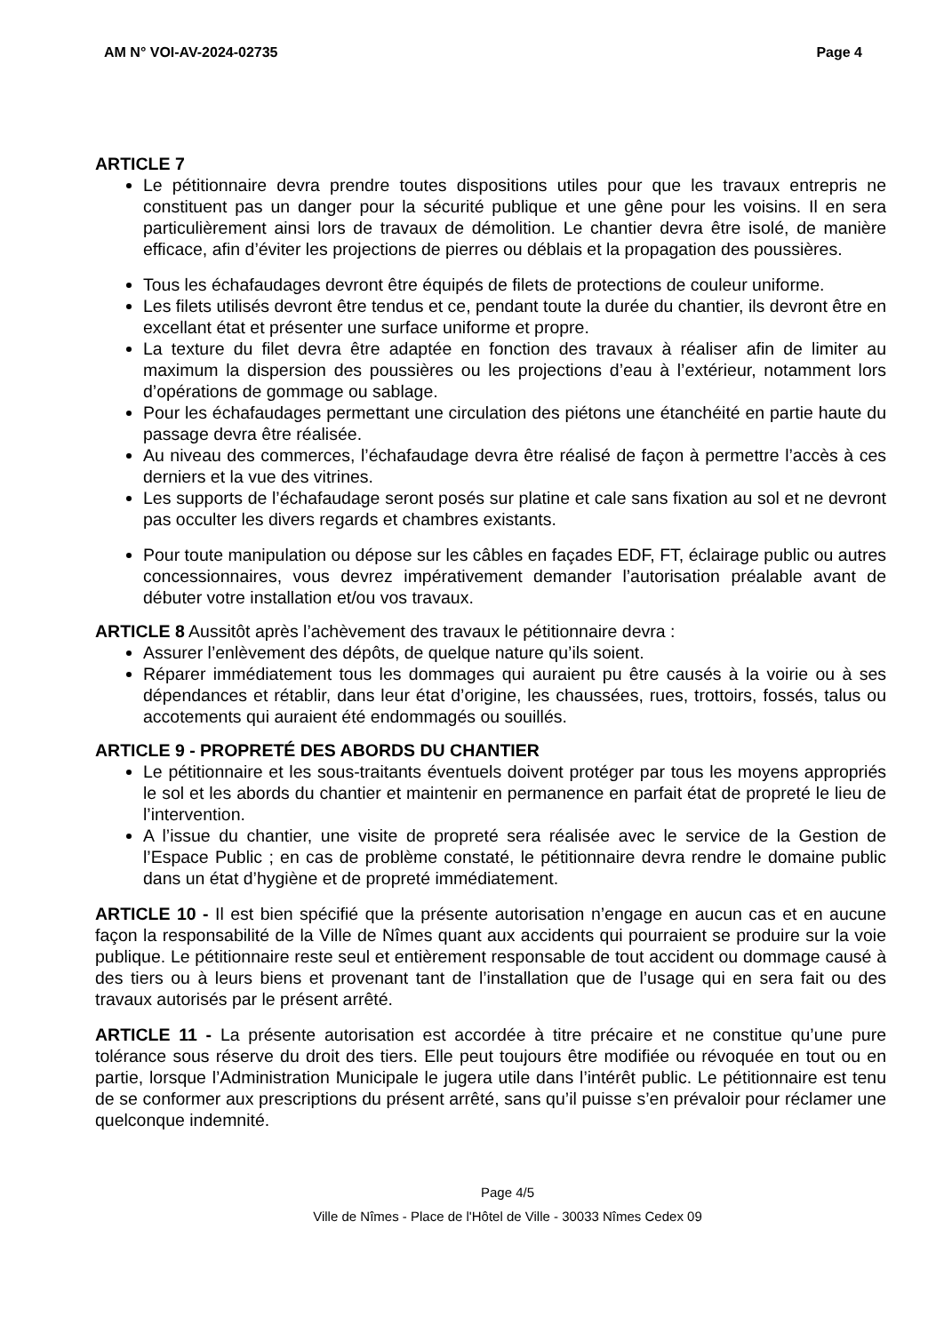AM N° VOI-AV-2024-02735 Page 4
ARTICLE 7
Le pétitionnaire devra prendre toutes dispositions utiles pour que les travaux entrepris ne constituent pas un danger pour la sécurité publique et une gêne pour les voisins. Il en sera particulièrement ainsi lors de travaux de démolition. Le chantier devra être isolé, de manière efficace, afin d’éviter les projections de pierres ou déblais et la propagation des poussières.
Tous les échafaudages devront être équipés de filets de protections de couleur uniforme.
Les filets utilisés devront être tendus et ce, pendant toute la durée du chantier, ils devront être en excellant état et présenter une surface uniforme et propre.
La texture du filet devra être adaptée en fonction des travaux à réaliser afin de limiter au maximum la dispersion des poussières ou les projections d’eau à l’extérieur, notamment lors d’opérations de gommage ou sablage.
Pour les échafaudages permettant une circulation des piétons une étanchéité en partie haute du passage devra être réalisée.
Au niveau des commerces, l’échafaudage devra être réalisé de façon à permettre l’accès à ces derniers et la vue des vitrines.
Les supports de l’échafaudage seront posés sur platine et cale sans fixation au sol et ne devront pas occulter les divers regards et chambres existants.
Pour toute manipulation ou dépose sur les câbles en façades EDF, FT, éclairage public ou autres concessionnaires, vous devrez impérativement demander l’autorisation préalable avant de débuter votre installation et/ou vos travaux.
ARTICLE 8 Aussitôt après l’achèvement des travaux le pétitionnaire devra :
Assurer l’enlèvement des dépôts, de quelque nature qu’ils soient.
Réparer immédiatement tous les dommages qui auraient pu être causés à la voirie ou à ses dépendances et rétablir, dans leur état d’origine, les chaussées, rues, trottoirs, fossés, talus ou accotements qui auraient été endommagés ou souillés.
ARTICLE 9 - PROPRETÉ DES ABORDS DU CHANTIER
Le pétitionnaire et les sous-traitants éventuels doivent protéger par tous les moyens appropriés le sol et les abords du chantier et maintenir en permanence en parfait état de propreté le lieu de l’intervention.
A l’issue du chantier, une visite de propreté sera réalisée avec le service de la Gestion de l’Espace Public ; en cas de problème constaté, le pétitionnaire devra rendre le domaine public dans un état d’hygiène et de propreté immédiatement.
ARTICLE 10 - Il est bien spécifié que la présente autorisation n’engage en aucun cas et en aucune façon la responsabilité de la Ville de Nîmes quant aux accidents qui pourraient se produire sur la voie publique. Le pétitionnaire reste seul et entièrement responsable de tout accident ou dommage causé à des tiers ou à leurs biens et provenant tant de l’installation que de l’usage qui en sera fait ou des travaux autorisés par le présent arrêté.
ARTICLE 11 - La présente autorisation est accordée à titre précaire et ne constitue qu’une pure tolérance sous réserve du droit des tiers. Elle peut toujours être modifiée ou révoquée en tout ou en partie, lorsque l’Administration Municipale le jugera utile dans l’intérêt public. Le pétitionnaire est tenu de se conformer aux prescriptions du présent arrêté, sans qu’il puisse s’en prévaloir pour réclamer une quelconque indemnité.
Page 4/5
Ville de Nîmes - Place de l'Hôtel de Ville - 30033 Nîmes Cedex 09